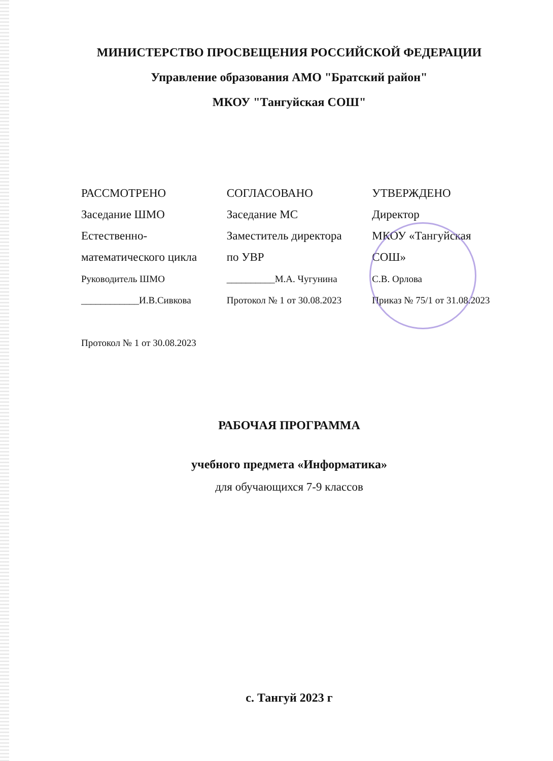МИНИСТЕРСТВО ПРОСВЕЩЕНИЯ РОССИЙСКОЙ ФЕДЕРАЦИИ
Управление образования АМО "Братский район"
МКОУ "Тангуйская СОШ"
РАССМОТРЕНО
Заседание ШМО
Естественно-
математического цикла
Руководитель ШМО
____________И.В.Сивкова
Протокол № 1 от 30.08.2023
СОГЛАСОВАНО
Заседание МС
Заместитель директора
по УВР
__________М.А. Чугунина
Протокол № 1 от 30.08.2023
УТВЕРЖДЕНО
Директор
МКОУ «Тангуйская
СОШ»
С.В. Орлова
Приказ № 75/1 от 31.08.2023
РАБОЧАЯ ПРОГРАММА
учебного предмета «Информатика»
для обучающихся 7-9 классов
с. Тангуй 2023 г